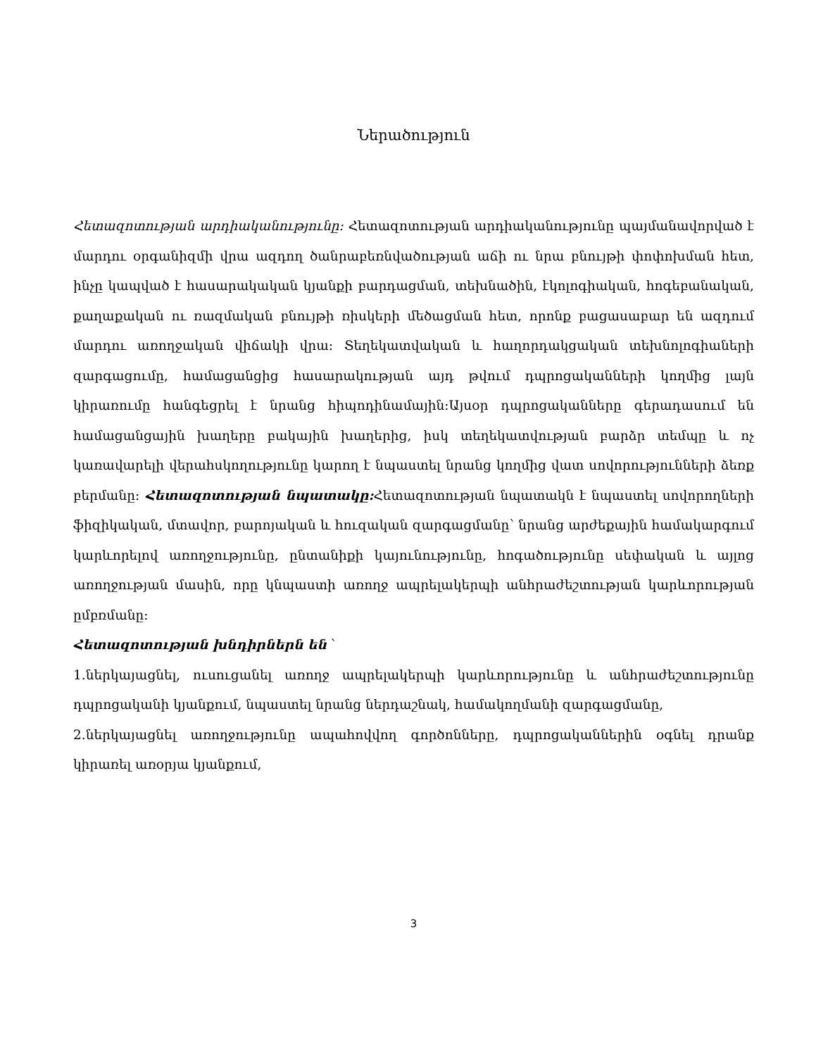Ներածություն
Հետազոտության արդիականությունը: Հետազոտության արդիականությունը պայմանավորված է մարդու օրգանիզմի վրա ազդող ծանրաբեռնվածության աճի ու նրա բնույթի փոփոխման հետ, ինչը կապված է հասարակական կյանքի բարդացման, տեխնածին, էկոլոգիական, հոգեբանական, քաղաքական ու ռազմական բնույթի ռիսկերի մեծացման հետ, որոնք բացասաբար են ազդում մարդու առողջական վիճակի վրա։ Տեղեկատվական և հաղորդակցական տեխնոլոգիաների զարգացումը, համացանցից հասարակության այդ թվում դպրոցականների կողմից լայն կիրառումը հանգեցրել է նրանց հիպոդինամային։Այսօր դպրոցականները գերադասում են համացանցային խաղերը բակային խաղերից, իսկ տեղեկատվության բարձր տեմպը և ոչ կառավարելի վերահսկողությունը կարող է նպաստել նրանց կողմից վատ սովորությունների ձեռք բերմանը։ Հետազոտության նպատակը: Հետազոտության նպատակն է նպաստել սովորողների ֆիզիկական, մտավոր, բարոյական և հուզական զարգացմանը՝ նրանց արժեքային համակարգում կարևորելով առողջությունը, ընտանիքի կայունությունը, հոգածությունը սեփական և այլոց առողջության մասին, որը կնպաստի առողջ ապրելակերպի անհրաժեշտության կարևորության ըմբռմանը:
Հետազոտության խնդիրներն են ՝
1.ներկայացնել, ուսուցանել առողջ ապրելակերպի կարևորությունը և անհրաժեշտությունը դպրոցականի կյանքում, նպաստել նրանց ներդաշնակ, համակողմանի զարգացմանը,
2.ներկայացնել առողջությունը ապահովվող գործոնները, դպրոցականներին օգնել դրանք կիրառել առօրյա կյանքում,
3